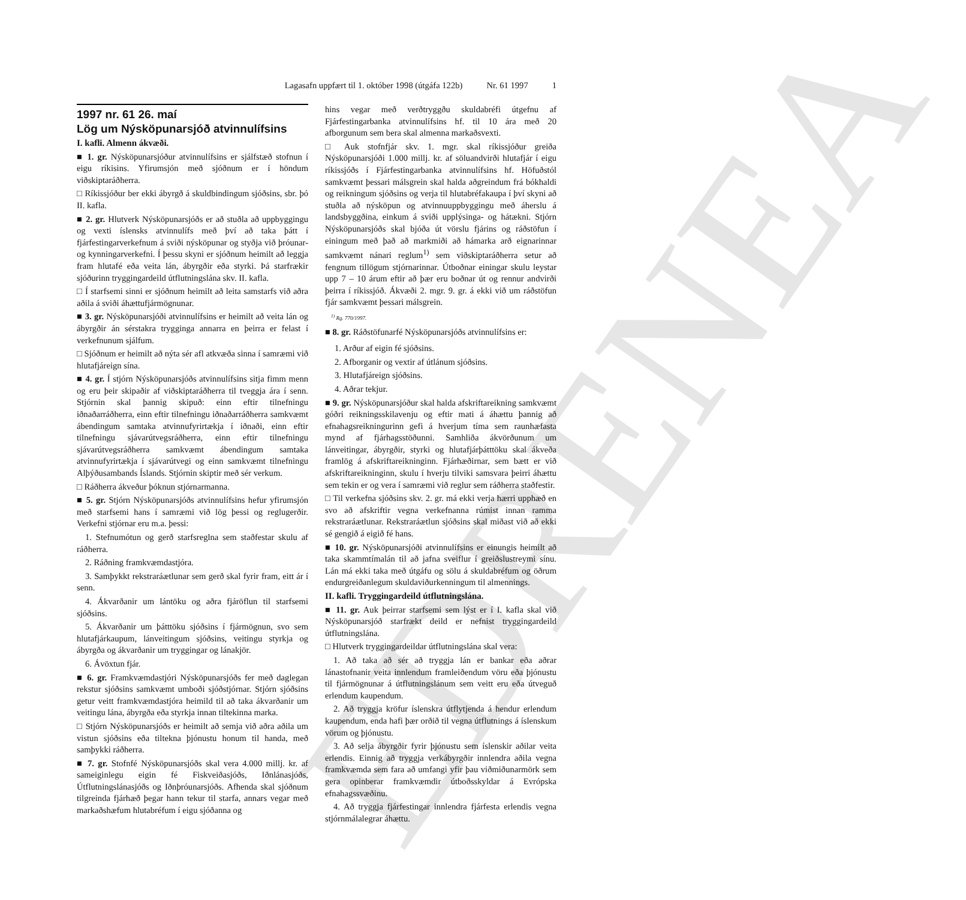EDRENEA
Lagasafn uppfært til 1. október 1998 (útgáfa 122b) Nr. 61 1997 1
1997 nr. 61 26. maí
Lög um Nýsköpunarsjóð atvinnulífsins
I. kafli. Almenn ákvæði.
■ 1. gr. Nýsköpunarsjóður atvinnulífsins er sjálfstæð stofnun í eigu ríkisins. Yfirumsjón með sjóðnum er í höndum viðskiptaráðherra.
□ Ríkissjóður ber ekki ábyrgð á skuldbindingum sjóðsins, sbr. þó II. kafla.
■ 2. gr. Hlutverk Nýsköpunarsjóðs er að stuðla að uppbyggingu og vexti íslensks atvinnulífs með því að taka þátt í fjárfestingarverkefnum á sviði nýsköpunar og styðja við þróunar- og kynningarverkefni. Í þessu skyni er sjóðnum heimilt að leggja fram hlutafé eða veita lán, ábyrgðir eða styrki. Þá starfrækir sjóðurinn tryggingardeild útflutningslána skv. II. kafla.
□ Í starfsemi sinni er sjóðnum heimilt að leita samstarfs við aðra aðila á sviði áhættufjármögnunar.
■ 3. gr. Nýsköpunarsjóði atvinnulífsins er heimilt að veita lán og ábyrgðir án sérstakra trygginga annarra en þeirra er felast í verkefnunum sjálfum.
□ Sjóðnum er heimilt að nýta sér afl atkvæða sinna í samræmi við hlutafjáreign sína.
■ 4. gr. Í stjórn Nýsköpunarsjóðs atvinnulífsins sitja fimm menn og eru þeir skipaðir af viðskiptaráðherra til tveggja ára í senn. Stjórnin skal þannig skipuð: einn eftir tilnefningu iðnaðarráðherra, einn eftir tilnefningu iðnaðarráðherra samkvæmt ábendingum samtaka atvinnufyrirtækja í iðnaði, einn eftir tilnefningu sjávarútvegsráðherra, einn eftir tilnefningu sjávarútvegsráðherra samkvæmt ábendingum samtaka atvinnufyrirtækja í sjávarútvegi og einn samkvæmt tilnefningu Alþýðusambands Íslands. Stjórnin skiptir með sér verkum.
□ Ráðherra ákveður þóknun stjórnarmanna.
■ 5. gr. Stjórn Nýsköpunarsjóðs atvinnulífsins hefur yfirumsjón með starfsemi hans í samræmi við lög þessi og reglugerðir. Verkefni stjórnar eru m.a. þessi:
1. Stefnumótun og gerð starfsreglna sem staðfestar skulu af ráðherra.
2. Ráðning framkvæmdastjóra.
3. Samþykkt rekstraráætlunar sem gerð skal fyrir fram, eitt ár í senn.
4. Ákvarðanir um lántöku og aðra fjáröflun til starfsemi sjóðsins.
5. Ákvarðanir um þátttöku sjóðsins í fjármögnun, svo sem hlutafjárkaupum, lánveitingum sjóðsins, veitingu styrkja og ábyrgða og ákvarðanir um tryggingar og lánakjör.
6. Ávöxtun fjár.
■ 6. gr. Framkvæmdastjóri Nýsköpunarsjóðs fer með daglegan rekstur sjóðsins samkvæmt umboði sjóðstjórnar. Stjórn sjóðsins getur veitt framkvæmdastjóra heimild til að taka ákvarðanir um veitingu lána, ábyrgða eða styrkja innan tiltekinna marka.
□ Stjórn Nýsköpunarsjóðs er heimilt að semja við aðra aðila um vistun sjóðsins eða tiltekna þjónustu honum til handa, með samþykki ráðherra.
■ 7. gr. Stofnfé Nýsköpunarsjóðs skal vera 4.000 millj. kr. af sameiginlegu eigin fé Fiskveiðasjóðs, Iðnlánasjóðs, Útflutningslánasjóðs og Iðnþróunarsjóðs. Afhenda skal sjóðnum tilgreinda fjárhæð þegar hann tekur til starfa, annars vegar með markaðshæfum hlutabréfum í eigu sjóðanna og
hins vegar með verðtryggðu skuldabréfi útgefnu af Fjárfestingarbanka atvinnulífsins hf. til 10 ára með 20 afborgunum sem bera skal almenna markaðsvexti.
□ Auk stofnfjár skv. 1. mgr. skal ríkissjóður greiða Nýsköpunarsjóði 1.000 millj. kr. af söluandvirði hlutafjár í eigu ríkissjóðs í Fjárfestingarbanka atvinnulífsins hf. Höfuðstól samkvæmt þessari málsgrein skal halda aðgreindum frá bókhaldi og reikningum sjóðsins og verja til hlutabréfakaupa í því skyni að stuðla að nýsköpun og atvinnuuppbyggingu með áherslu á landsbyggðina, einkum á sviði upplýsinga- og hátækni. Stjórn Nýsköpunarsjóðs skal bjóða út vörslu fjárins og ráðstöfun í einingum með það að markmiði að hámarka arð eignarinnar samkvæmt nánari reglum<sup>1)</sup> sem viðskiptaráðherra setur að fengnum tillögum stjórnarinnar. Útboðnar einingar skulu leystar upp 7 – 10 árum eftir að þær eru boðnar út og rennur andvirði þeirra í ríkissjóð. Ákvæði 2. mgr. 9. gr. á ekki við um ráðstöfun fjár samkvæmt þessari málsgrein.
<sup>1)</sup> Rg. 770/1997.
■ 8. gr. Ráðstöfunarfé Nýsköpunarsjóðs atvinnulífsins er:
1. Arður af eigin fé sjóðsins.
2. Afborganir og vextir af útlánum sjóðsins.
3. Hlutafjáreign sjóðsins.
4. Aðrar tekjur.
■ 9. gr. Nýsköpunarsjóður skal halda afskriftareikning samkvæmt góðri reikningsskilavenju og eftir mati á áhættu þannig að efnahagsreikningurinn gefi á hverjum tíma sem raunhæfasta mynd af fjárhagsstöðunni. Samhliða ákvörðunum um lánveitingar, ábyrgðir, styrki og hlutafjárþátttöku skal ákveða framlög á afskriftareikninginn. Fjárhæðirnar, sem bætt er við afskriftareikninginn, skulu í hverju tilviki samsvara þeirri áhættu sem tekin er og vera í samræmi við reglur sem ráðherra staðfestir.
□ Til verkefna sjóðsins skv. 2. gr. má ekki verja hærri upphæð en svo að afskriftir vegna verkefnanna rúmist innan ramma rekstraráætlunar. Rekstraráætlun sjóðsins skal miðast við að ekki sé gengið á eigið fé hans.
■ 10. gr. Nýsköpunarsjóði atvinnulífsins er einungis heimilt að taka skammtímalán til að jafna sveiflur í greiðslustreymi sínu. Lán má ekki taka með útgáfu og sölu á skuldabréfum og öðrum endurgreiðanlegum skuldaviðurkenningum til almennings.
II. kafli. Tryggingardeild útflutningslána.
■ 11. gr. Auk þeirrar starfsemi sem lýst er í I. kafla skal við Nýsköpunarsjóð starfrækt deild er nefnist tryggingardeild útflutningslána.
□ Hlutverk tryggingardeildar útflutningslána skal vera:
1. Að taka að sér að tryggja lán er bankar eða aðrar lánastofnanir veita innlendum framleiðendum vöru eða þjónustu til fjármögnunar á útflutningslánum sem veitt eru eða útveguð erlendum kaupendum.
2. Að tryggja kröfur íslenskra útflytjenda á hendur erlendum kaupendum, enda hafi þær orðið til vegna útflutnings á íslenskum vörum og þjónustu.
3. Að selja ábyrgðir fyrir þjónustu sem íslenskir aðilar veita erlendis. Einnig að tryggja verkábyrgðir innlendra aðila vegna framkvæmda sem fara að umfangi yfir þau viðmiðunarmörk sem gera opinberar framkvæmdir útboðsskyldar á Evrópska efnahagssvæðinu.
4. Að tryggja fjárfestingar innlendra fjárfesta erlendis vegna stjórnmálalegrar áhættu.